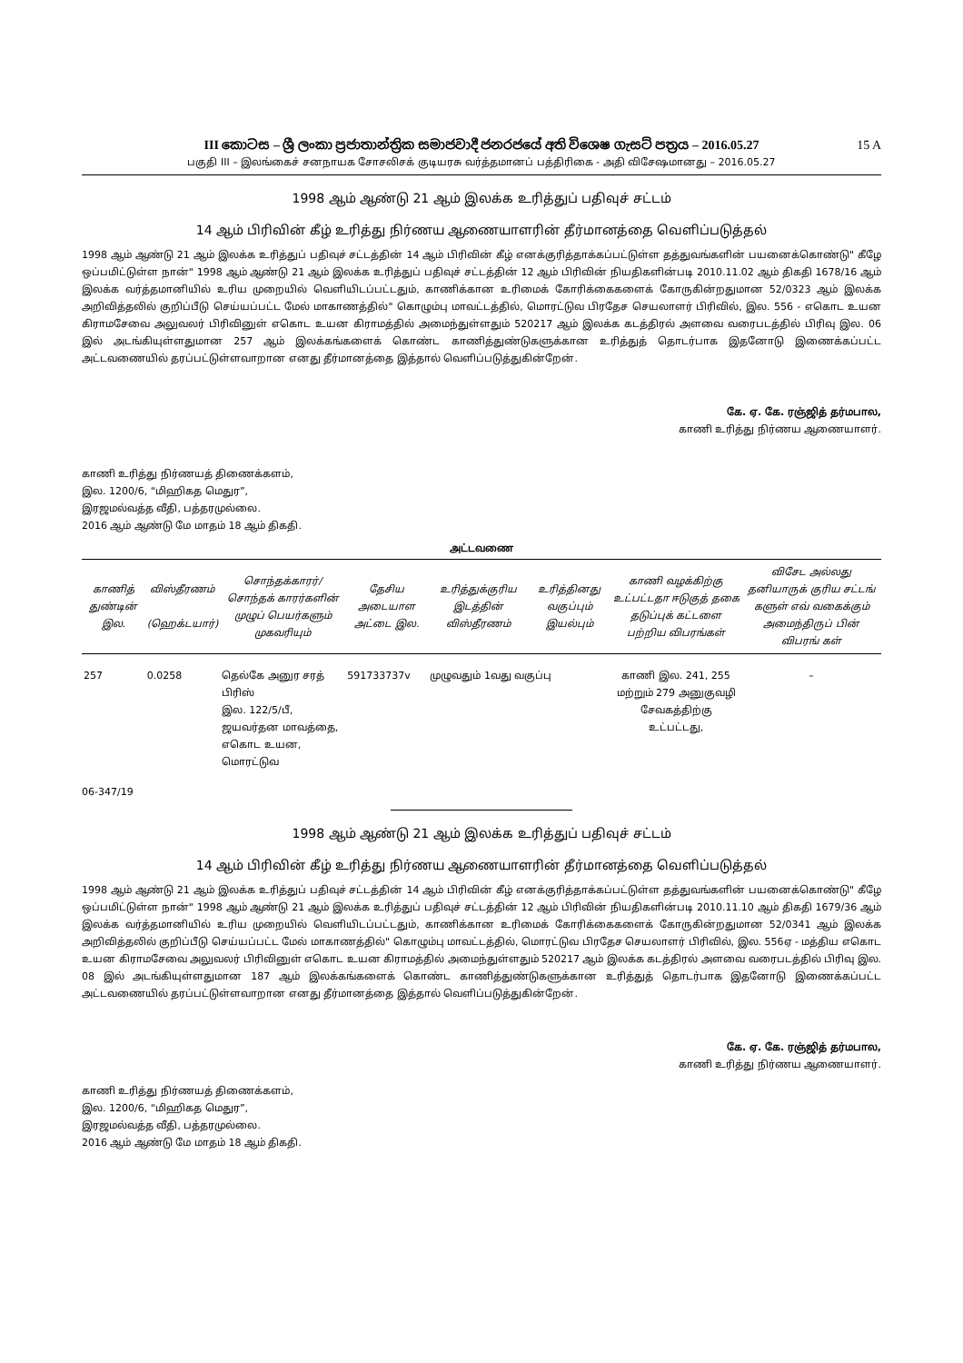III කොටස – ශ්‍රී ලංකා ප්‍රජාතාන්ත්‍රික සමාජවාදී ජනරජයේ අති විශෙෂ ගැසට් පත්‍රය – 2016.05.27
15 A
பகுதி III – இலங்கைச் சனநாயக சோசலிசக் குடியரசு வர்த்தமானப் பத்திரிகை - அதி விசேஷமானது – 2016.05.27
1998 ஆம் ஆண்டு 21 ஆம் இலக்க உரித்துப் பதிவுச் சட்டம்
14 ஆம் பிரிவின் கீழ் உரித்து நிர்ணய ஆணையாளரின் தீர்மானத்தை வெளிப்படுத்தல்
1998 ஆம் ஆண்டு 21 ஆம் இலக்க உரித்துப் பதிவுச் சட்டத்தின் 14 ஆம் பிரிவின் கீழ் எனக்குரித்தாக்கப்பட்டுள்ள தத்துவங்களின் பயனைக்கொண்டு" கீழே ஒப்பமிட்டுள்ள நான்" 1998 ஆம் ஆண்டு 21 ஆம் இலக்க உரித்துப் பதிவுச் சட்டத்தின் 12 ஆம் பிரிவின் நியதிகளின்படி 2010.11.02 ஆம் திகதி 1678/16 ஆம் இலக்க வர்த்தமானியில் உரிய முறையில் வெளியிடப்பட்டதும், காணிக்கான உரிமைக் கோரிக்கைகளைக் கோருகின்றதுமான 52/0323 ஆம் இலக்க அறிவித்தலில் குறிப்பீடு செய்யப்பட்ட மேல் மாகாணத்தில்" கொழும்பு மாவட்டத்தில், மொரட்டுவ பிரதேச செயலாளர் பிரிவில், இல. 556 - எகொட உயன கிராமசேவை அலுவலர் பிரிவினுள் எகொட உயன கிராமத்தில் அமைந்துள்ளதும் 520217 ஆம் இலக்க கடத்திரல் அளவை வரைபடத்தில் பிரிவு இல. 06 இல் அடங்கியுள்ளதுமான 257 ஆம் இலக்கங்களைக் கொண்ட காணித்துண்டுகளுக்கான உரித்துத் தொடர்பாக இதனோடு இணைக்கப்பட்ட அட்டவணையில் தரப்பட்டுள்ளவாறான எனது தீர்மானத்தை இத்தால் வெளிப்படுத்துகின்றேன்.
கே. ஏ. கே. ரஞ்ஜித் தர்மபால,
காணி உரித்து நிர்ணய ஆணையாளர்.
காணி உரித்து நிர்ணயத் திணைக்களம்,
இல. 1200/6, “மிஹிகத மெதுர”,
இரஜமல்வத்த வீதி, பத்தரமுல்லை.
2016 ஆம் ஆண்டு மே மாதம் 18 ஆம் திகதி.
அட்டவணை
| காணித் துண்டின் இல. | விஸ்தீரணம் (ஹெக்டயார்) | சொந்தக்காரர்/ சொந்தக் காரர்களின் முழுப் பெயர்களும் முகவரியும் | தேசிய அடையாள அட்டை இல. | உரித்துக்குரிய இடத்தின் விஸ்தீரணம் | உரித்தினது வகுப்பும் இயல்பும் | காணி வழக்கிற்கு உட்பட்டதா ஈடுகுத் தகை தடுப்புக் கட்டளை பற்றிய விபரங்கள் | விசேட அல்லது தனியாருக் குரிய சட்டங் களுள் எவ் வகைக்கும் அமைந்திருப் பின் விபரங் கள் |
| --- | --- | --- | --- | --- | --- | --- | --- |
| 257 | 0.0258 | தெல்கே அனுர சரத் பிரிஸ் இல. 122/5/பீ, ஜயவர்தன மாவத்தை, எகொட உயன, மொரட்டுவ | 591733737v | முழுவதும் 1வது வகுப்பு | | காணி இல. 241, 255 மற்றும் 279 அனுகுவழி சேவகத்திற்கு உட்பட்டது, | – |
06-347/19
1998 ஆம் ஆண்டு 21 ஆம் இலக்க உரித்துப் பதிவுச் சட்டம்
14 ஆம் பிரிவின் கீழ் உரித்து நிர்ணய ஆணையாளரின் தீர்மானத்தை வெளிப்படுத்தல்
1998 ஆம் ஆண்டு 21 ஆம் இலக்க உரித்துப் பதிவுச் சட்டத்தின் 14 ஆம் பிரிவின் கீழ் எனக்குரித்தாக்கப்பட்டுள்ள தத்துவங்களின் பயனைக்கொண்டு" கீழே ஒப்பமிட்டுள்ள நான்" 1998 ஆம் ஆண்டு 21 ஆம் இலக்க உரித்துப் பதிவுச் சட்டத்தின் 12 ஆம் பிரிவின் நியதிகளின்படி 2010.11.10 ஆம் திகதி 1679/36 ஆம் இலக்க வர்த்தமானியில் உரிய முறையில் வெளியிடப்பட்டதும், காணிக்கான உரிமைக் கோரிக்கைகளைக் கோருகின்றதுமான 52/0341 ஆம் இலக்க அறிவித்தலில் குறிப்பீடு செய்யப்பட்ட மேல் மாகாணத்தில்" கொழும்பு மாவட்டத்தில், மொரட்டுவ பிரதேச செயலாளர் பிரிவில், இல. 556ஏ - மத்திய எகொட உயன கிராமசேவை அலுவலர் பிரிவினுள் எகொட உயன கிராமத்தில் அமைந்துள்ளதும் 520217 ஆம் இலக்க கடத்திரல் அளவை வரைபடத்தில் பிரிவு இல. 08 இல் அடங்கியுள்ளதுமான 187 ஆம் இலக்கங்களைக் கொண்ட காணித்துண்டுகளுக்கான உரித்துத் தொடர்பாக இதனோடு இணைக்கப்பட்ட அட்டவணையில் தரப்பட்டுள்ளவாறான எனது தீர்மானத்தை இத்தால் வெளிப்படுத்துகின்றேன்.
கே. ஏ. கே. ரஞ்ஜித் தர்மபால,
காணி உரித்து நிர்ணய ஆணையாளர்.
காணி உரித்து நிர்ணயத் திணைக்களம்,
இல. 1200/6, “மிஹிகத மெதுர”,
இரஜமல்வத்த வீதி, பத்தரமுல்லை.
2016 ஆம் ஆண்டு மே மாதம் 18 ஆம் திகதி.